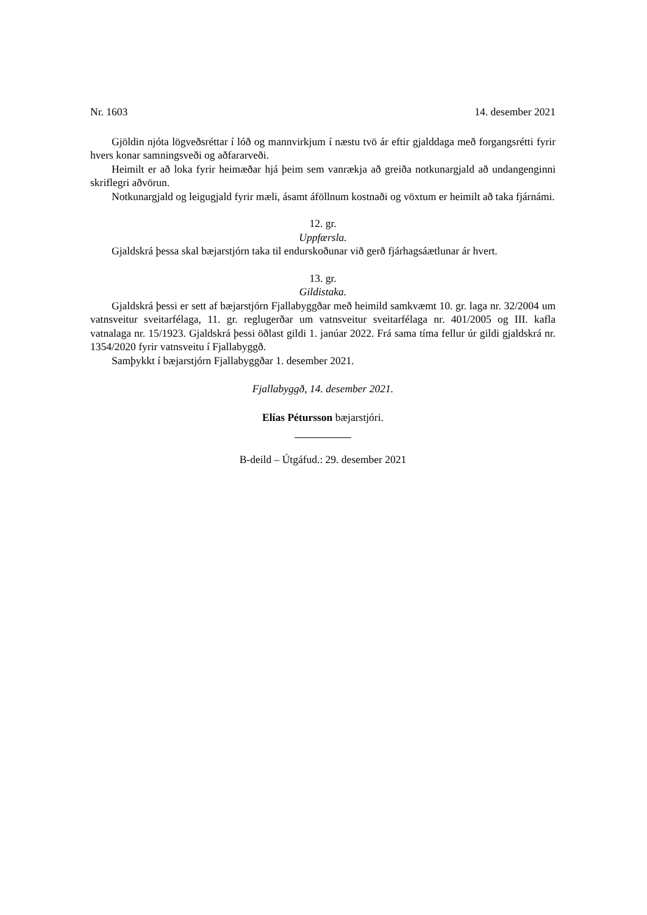Nr. 1603 14. desember 2021
Gjöldin njóta lögveðsréttar í lóð og mannvirkjum í næstu tvö ár eftir gjalddaga með forgangsrétti fyrir hvers konar samningsveði og aðfararveði.
Heimilt er að loka fyrir heimæðar hjá þeim sem vanrækja að greiða notkunargjald að undan­genginni skriflegri aðvörun.
Notkunargjald og leigugjald fyrir mæli, ásamt áföllnum kostnaði og vöxtum er heimilt að taka fjárnámi.
12. gr.
Uppfærsla.
Gjaldskrá þessa skal bæjarstjórn taka til endurskoðunar við gerð fjárhagsáætlunar ár hvert.
13. gr.
Gildistaka.
Gjaldskrá þessi er sett af bæjarstjórn Fjallabyggðar með heimild samkvæmt 10. gr. laga nr. 32/2004 um vatnsveitur sveitarfélaga, 11. gr. reglugerðar um vatnsveitur sveitarfélaga nr. 401/2005 og III. kafla vatnalaga nr. 15/1923. Gjaldskrá þessi öðlast gildi 1. janúar 2022. Frá sama tíma fellur úr gildi gjaldskrá nr. 1354/2020 fyrir vatnsveitu í Fjallabyggð.
Samþykkt í bæjarstjórn Fjallabyggðar 1. desember 2021.
Fjallabyggð, 14. desember 2021.
Elías Pétursson bæjarstjóri.
B-deild – Útgáfud.: 29. desember 2021